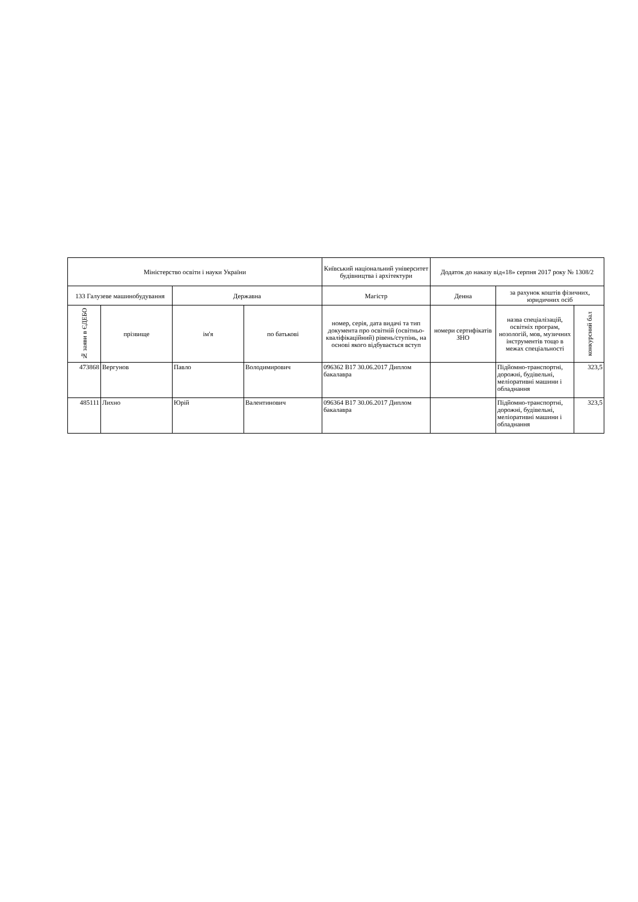| Міністерство освіти і науки України | | | | Київський національний університет будівництва і архітектури | Додаток до наказу від«18» серпня 2017 року № 1308/2 | | |
| --- | --- | --- | --- | --- | --- | --- | --- |
| 133 Галузеве машинобудування | | Державна | | Магістр | Денна | за рахунок коштів фізичних, юридичних осіб | |
| № заяви в ЄДЕБО | прізвище | ім'я | по батькові | номер, серія, дата видачі та тип документа про освітній (освітньо-кваліфікаційний) рівень/ступінь, на основі якого відбувається вступ | номери сертифікатів ЗНО | назва спеціалізацій, освітніх програм, нозологій, мов, музичних інструментів тощо в межах спеціальності | конкурсний бал |
| 473868 | Вергунов | Павло | Володимирович | 096362 В17 30.06.2017 Диплом бакалавра | | Підйомно-транспортні, дорожні, будівельні, меліоративні машини і обладнання | 323,5 |
| 485111 | Лихно | Юрій | Валентинович | 096364 В17 30.06.2017 Диплом бакалавра | | Підйомно-транспортні, дорожні, будівельні, меліоративні машини і обладнання | 323,5 |